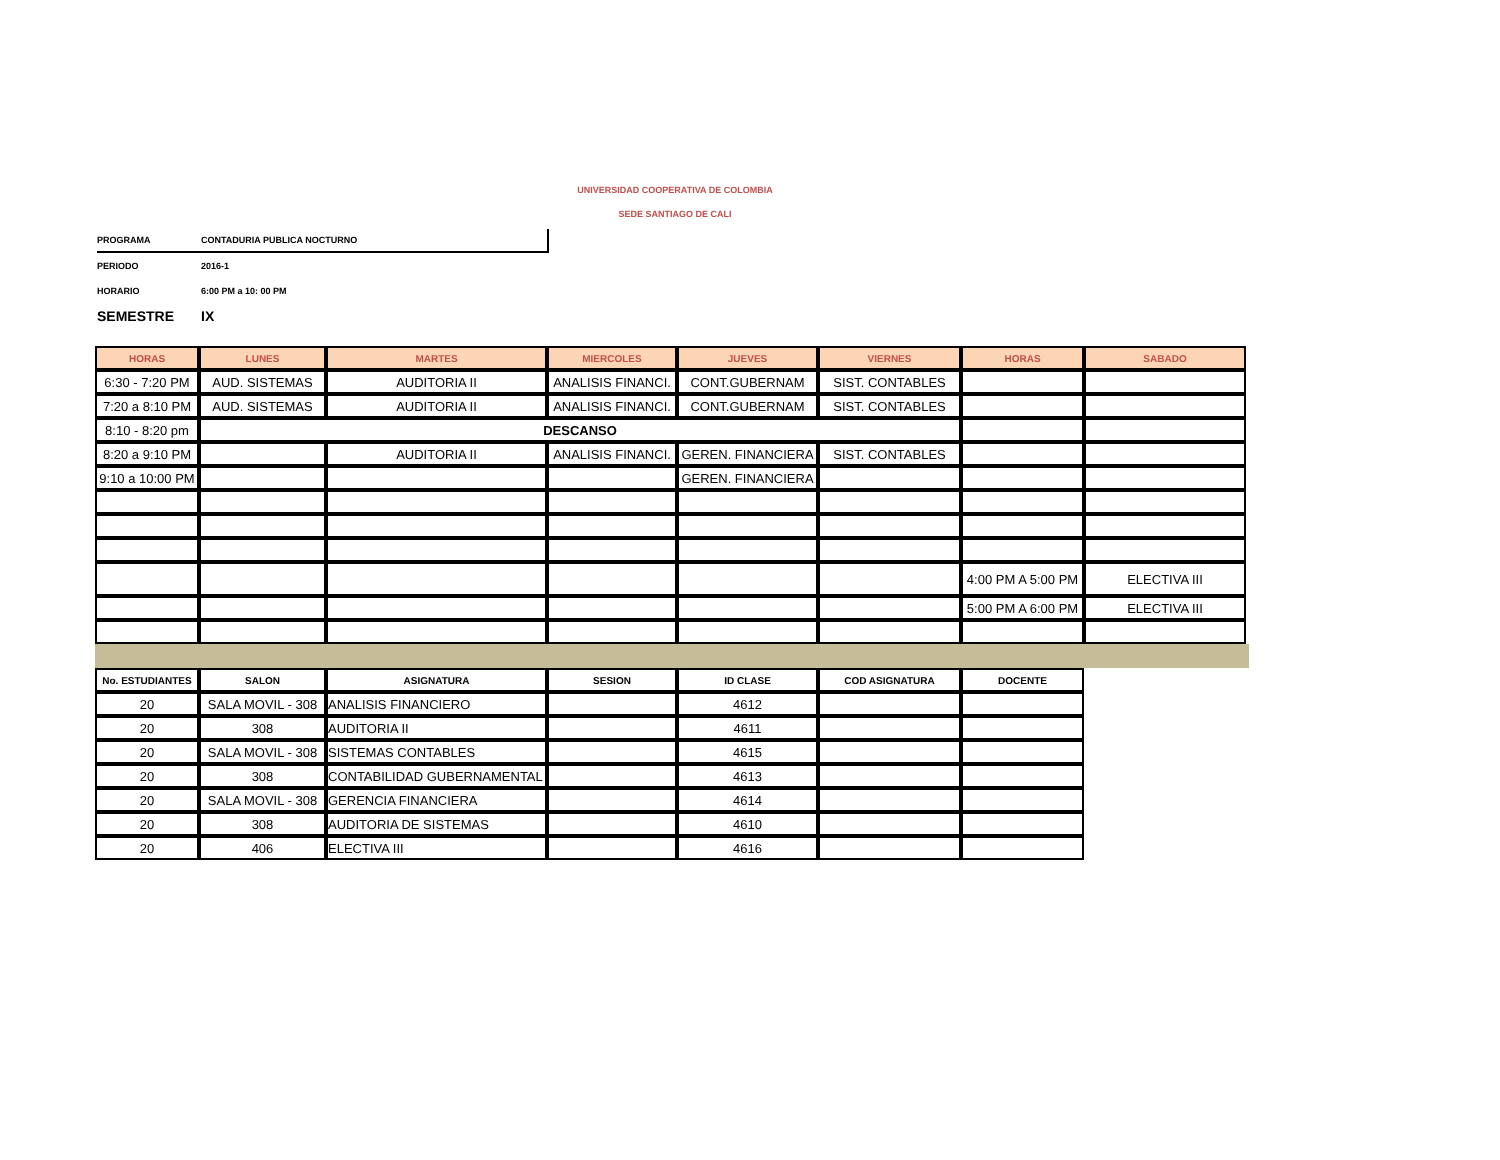UNIVERSIDAD COOPERATIVA DE COLOMBIA
SEDE SANTIAGO DE CALI
PROGRAMA CONTADURIA PUBLICA NOCTURNO
PERIODO 2016-1
HORARIO 6:00 PM a 10: 00 PM
SEMESTRE IX
| HORAS | LUNES | MARTES | MIERCOLES | JUEVES | VIERNES | HORAS | SABADO |
| --- | --- | --- | --- | --- | --- | --- | --- |
| 6:30 - 7:20 PM | AUD. SISTEMAS | AUDITORIA II | ANALISIS FINANCI. | CONT.GUBERNAM | SIST. CONTABLES | | |
| 7:20 a 8:10 PM | AUD. SISTEMAS | AUDITORIA II | ANALISIS FINANCI. | CONT.GUBERNAM | SIST. CONTABLES | | |
| 8:10 - 8:20 pm | DESCANSO | | | | | | |
| 8:20 a 9:10 PM | | AUDITORIA II | ANALISIS FINANCI. | GEREN. FINANCIERA | SIST. CONTABLES | | |
| 9:10 a 10:00 PM | | | | GEREN. FINANCIERA | | | |
| | | | | | | 4:00 PM A 5:00 PM | ELECTIVA III |
| | | | | | | 5:00 PM A 6:00 PM | ELECTIVA III |
| No. ESTUDIANTES | SALON | ASIGNATURA | SESION | ID CLASE | COD ASIGNATURA | DOCENTE |
| --- | --- | --- | --- | --- | --- | --- |
| 20 | SALA MOVIL - 308 | ANALISIS FINANCIERO | | 4612 | | |
| 20 | 308 | AUDITORIA II | | 4611 | | |
| 20 | SALA MOVIL - 308 | SISTEMAS CONTABLES | | 4615 | | |
| 20 | 308 | CONTABILIDAD GUBERNAMENTAL | | 4613 | | |
| 20 | SALA MOVIL - 308 | GERENCIA FINANCIERA | | 4614 | | |
| 20 | 308 | AUDITORIA DE SISTEMAS | | 4610 | | |
| 20 | 406 | ELECTIVA III | | 4616 | | |